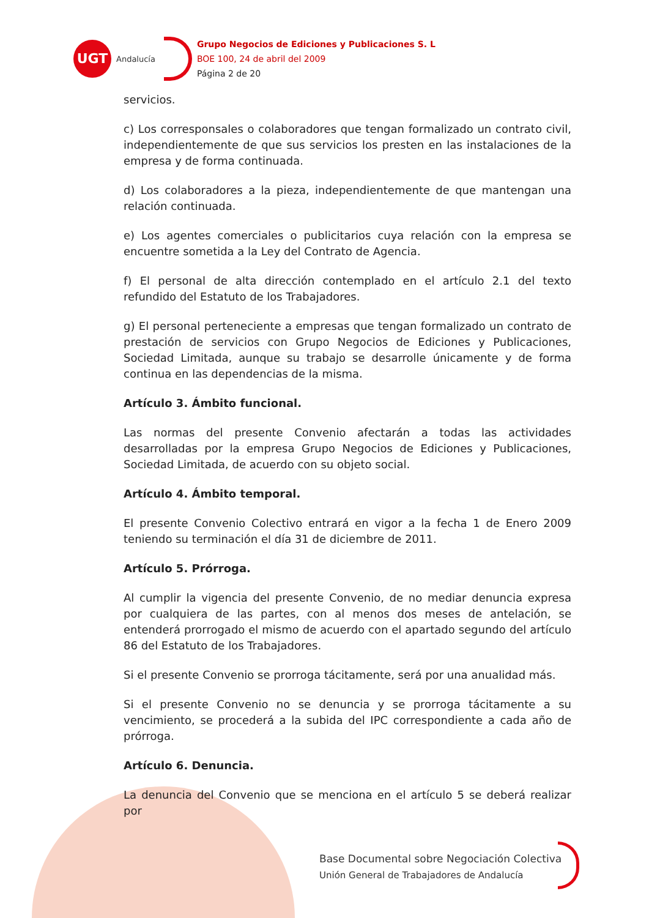UGT
Andalucía
Grupo Negocios de Ediciones y Publicaciones S. L
BOE 100, 24 de abril del 2009
Página 2 de 20
servicios.
c) Los corresponsales o colaboradores que tengan formalizado un contrato civil, independientemente de que sus servicios los presten en las instalaciones de la empresa y de forma continuada.
d) Los colaboradores a la pieza, independientemente de que mantengan una relación continuada.
e) Los agentes comerciales o publicitarios cuya relación con la empresa se encuentre sometida a la Ley del Contrato de Agencia.
f) El personal de alta dirección contemplado en el artículo 2.1 del texto refundido del Estatuto de los Trabajadores.
g) El personal perteneciente a empresas que tengan formalizado un contrato de prestación de servicios con Grupo Negocios de Ediciones y Publicaciones, Sociedad Limitada, aunque su trabajo se desarrolle únicamente y de forma continua en las dependencias de la misma.
Artículo 3. Ámbito funcional.
Las normas del presente Convenio afectarán a todas las actividades desarrolladas por la empresa Grupo Negocios de Ediciones y Publicaciones, Sociedad Limitada, de acuerdo con su objeto social.
Artículo 4. Ámbito temporal.
El presente Convenio Colectivo entrará en vigor a la fecha 1 de Enero 2009 teniendo su terminación el día 31 de diciembre de 2011.
Artículo 5. Prórroga.
Al cumplir la vigencia del presente Convenio, de no mediar denuncia expresa por cualquiera de las partes, con al menos dos meses de antelación, se entenderá prorrogado el mismo de acuerdo con el apartado segundo del artículo 86 del Estatuto de los Trabajadores.
Si el presente Convenio se prorroga tácitamente, será por una anualidad más.
Si el presente Convenio no se denuncia y se prorroga tácitamente a su vencimiento, se procederá a la subida del IPC correspondiente a cada año de prórroga.
Artículo 6. Denuncia.
La denuncia del Convenio que se menciona en el artículo 5 se deberá realizar por
Base Documental sobre Negociación Colectiva
Unión General de Trabajadores de Andalucía